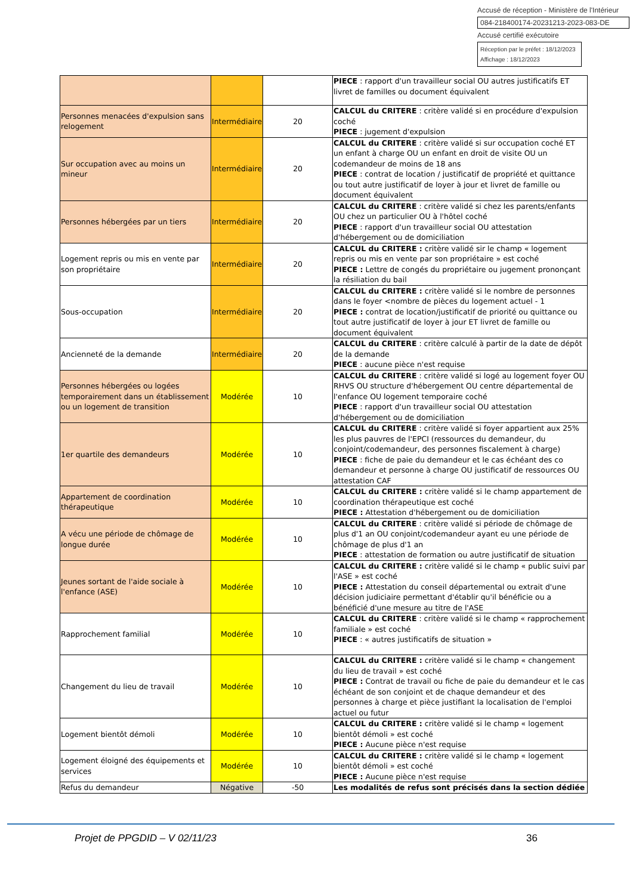Accusé de réception - Ministère de l'Intérieur
084-218400174-20231213-2023-083-DE
Accusé certifié exécutoire
Réception par le préfet : 18/12/2023
Affichage : 18/12/2023
| | | | PIECE : rapport d'un travailleur social OU autres justificatifs ET livret de familles ou document équivalent |
| Personnes menacées d'expulsion sans relogement | Intermédiaire | 20 | CALCUL du CRITERE : critère validé si en procédure d'expulsion coché PIECE : jugement d'expulsion |
| Sur occupation avec au moins un mineur | Intermédiaire | 20 | CALCUL du CRITERE : critère validé si sur occupation coché ET un enfant à charge OU un enfant en droit de visite OU un codemandeur de moins de 18 ans PIECE : contrat de location / justificatif de propriété et quittance ou tout autre justificatif de loyer à jour et livret de famille ou document équivalent |
| Personnes hébergées par un tiers | Intermédiaire | 20 | CALCUL du CRITERE : critère validé si chez les parents/enfants OU chez un particulier OU à l'hôtel coché PIECE : rapport d'un travailleur social OU attestation d'hébergement ou de domiciliation |
| Logement repris ou mis en vente par son propriétaire | Intermédiaire | 20 | CALCUL du CRITERE : critère validé sir le champ « logement repris ou mis en vente par son propriétaire » est coché PIECE : Lettre de congés du propriétaire ou jugement prononçant la résiliation du bail |
| Sous-occupation | Intermédiaire | 20 | CALCUL du CRITERE : critère validé si le nombre de personnes dans le foyer <nombre de pièces du logement actuel - 1 PIECE : contrat de location/justificatif de priorité ou quittance ou tout autre justificatif de loyer à jour ET livret de famille ou document équivalent |
| Ancienneté de la demande | Intermédiaire | 20 | CALCUL du CRITERE : critère calculé à partir de la date de dépôt de la demande PIECE : aucune pièce n'est requise |
| Personnes hébergées ou logées temporairement dans un établissement ou un logement de transition | Modérée | 10 | CALCUL du CRITERE : critère validé si logé au logement foyer OU RHVS OU structure d'hébergement OU centre départemental de l'enfance OU logement temporaire coché PIECE : rapport d'un travailleur social OU attestation d'hébergement ou de domiciliation |
| 1er quartile des demandeurs | Modérée | 10 | CALCUL du CRITERE : critère validé si foyer appartient aux 25% les plus pauvres de l'EPCI (ressources du demandeur, du conjoint/codemandeur, des personnes fiscalement à charge) PIECE : fiche de paie du demandeur et le cas échéant des co demandeur et personne à charge OU justificatif de ressources OU attestation CAF |
| Appartement de coordination thérapeutique | Modérée | 10 | CALCUL du CRITERE : critère validé si le champ appartement de coordination thérapeutique est coché PIECE : Attestation d'hébergement ou de domiciliation |
| A vécu une période de chômage de longue durée | Modérée | 10 | CALCUL du CRITERE : critère validé si période de chômage de plus d'1 an OU conjoint/codemandeur ayant eu une période de chômage de plus d'1 an PIECE : attestation de formation ou autre justificatif de situation |
| Jeunes sortant de l'aide sociale à l'enfance (ASE) | Modérée | 10 | CALCUL du CRITERE : critère validé si le champ « public suivi par l'ASE » est coché PIECE : Attestation du conseil départemental ou extrait d'une décision judiciaire permettant d'établir qu'il bénéficie ou a bénéficié d'une mesure au titre de l'ASE |
| Rapprochement familial | Modérée | 10 | CALCUL du CRITERE : critère validé si le champ « rapprochement familiale » est coché PIECE : « autres justificatifs de situation » |
| Changement du lieu de travail | Modérée | 10 | CALCUL du CRITERE : critère validé si le champ « changement du lieu de travail » est coché PIECE : Contrat de travail ou fiche de paie du demandeur et le cas échéant de son conjoint et de chaque demandeur et des personnes à charge et pièce justifiant la localisation de l'emploi actuel ou futur |
| Logement bientôt démoli | Modérée | 10 | CALCUL du CRITERE : critère validé si le champ « logement bientôt démoli » est coché PIECE : Aucune pièce n'est requise |
| Logement éloigné des équipements et services | Modérée | 10 | CALCUL du CRITERE : critère validé si le champ « logement bientôt démoli » est coché PIECE : Aucune pièce n'est requise |
| Refus du demandeur | Négative | -50 | Les modalités de refus sont précisés dans la section dédiée |
Projet de PPGDID – V 02/11/23 36